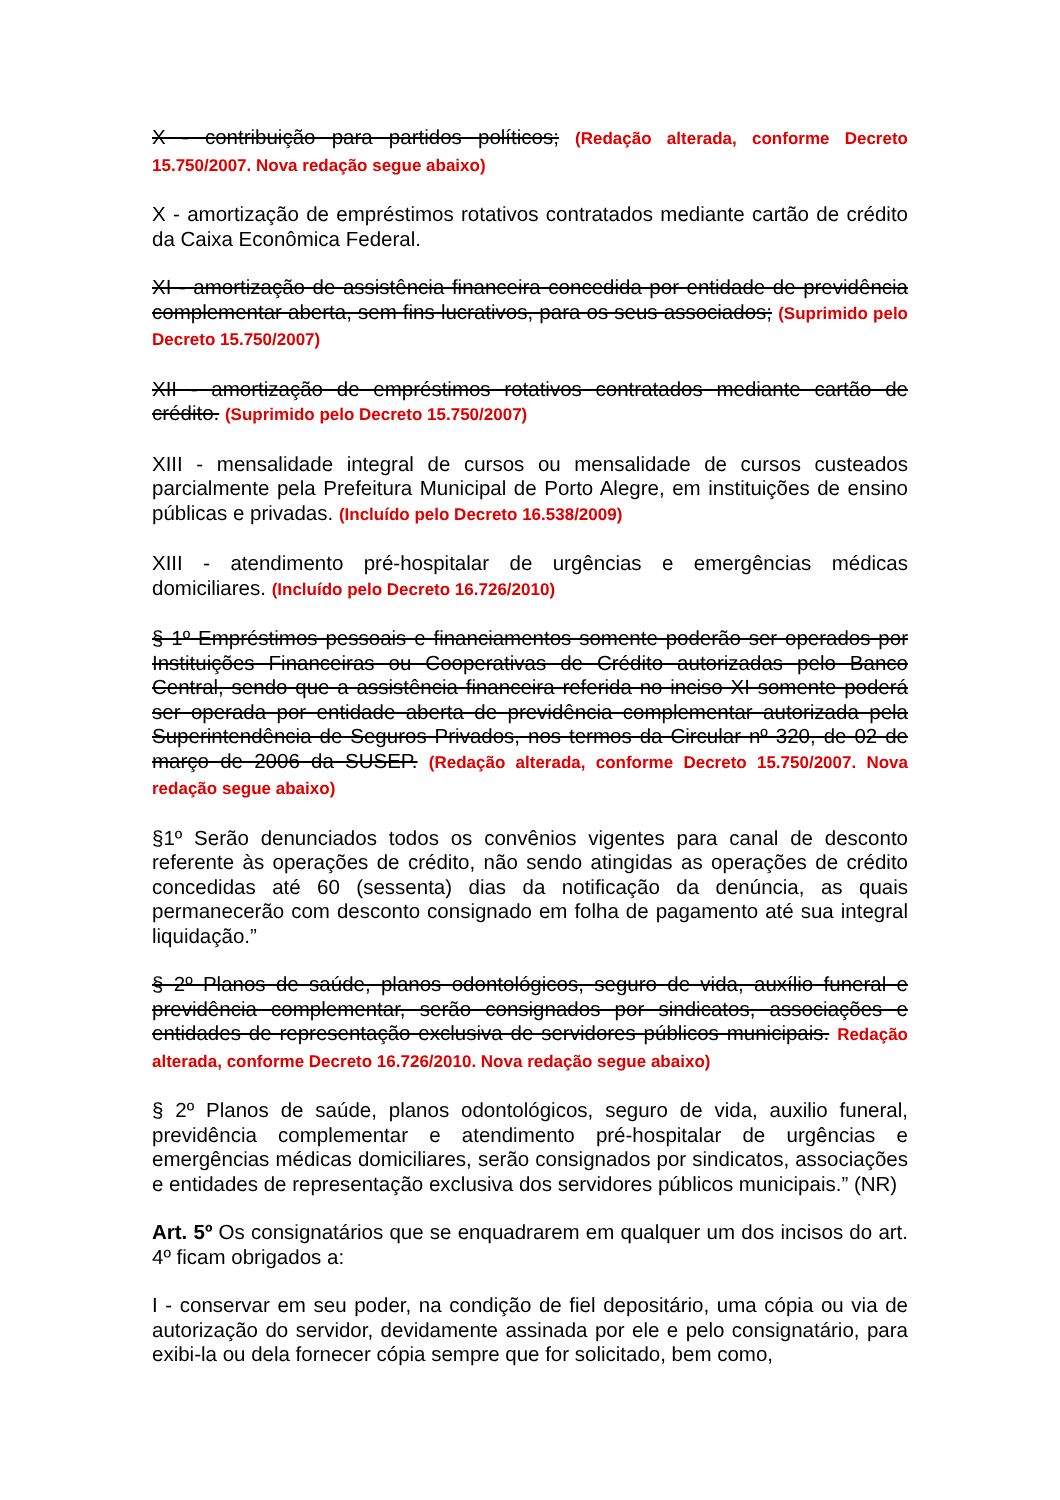X - contribuição para partidos políticos; (Redação alterada, conforme Decreto 15.750/2007. Nova redação segue abaixo)
X - amortização de empréstimos rotativos contratados mediante cartão de crédito da Caixa Econômica Federal.
XI - amortização de assistência financeira concedida por entidade de previdência complementar aberta, sem fins lucrativos, para os seus associados; (Suprimido pelo Decreto 15.750/2007)
XII - amortização de empréstimos rotativos contratados mediante cartão de crédito. (Suprimido pelo Decreto 15.750/2007)
XIII - mensalidade integral de cursos ou mensalidade de cursos custeados parcialmente pela Prefeitura Municipal de Porto Alegre, em instituições de ensino públicas e privadas. (Incluído pelo Decreto 16.538/2009)
XIII - atendimento pré-hospitalar de urgências e emergências médicas domiciliares. (Incluído pelo Decreto 16.726/2010)
§ 1º Empréstimos pessoais e financiamentos somente poderão ser operados por Instituições Financeiras ou Cooperativas de Crédito autorizadas pelo Banco Central, sendo que a assistência financeira referida no inciso XI somente poderá ser operada por entidade aberta de previdência complementar autorizada pela Superintendência de Seguros Privados, nos termos da Circular nº 320, de 02 de março de 2006 da SUSEP. (Redação alterada, conforme Decreto 15.750/2007. Nova redação segue abaixo)
§1º Serão denunciados todos os convênios vigentes para canal de desconto referente às operações de crédito, não sendo atingidas as operações de crédito concedidas até 60 (sessenta) dias da notificação da denúncia, as quais permanecerão com desconto consignado em folha de pagamento até sua integral liquidação.”
§ 2º Planos de saúde, planos odontológicos, seguro de vida, auxílio funeral e previdência complementar, serão consignados por sindicatos, associações e entidades de representação exclusiva de servidores públicos municipais. Redação alterada, conforme Decreto 16.726/2010. Nova redação segue abaixo)
§ 2º Planos de saúde, planos odontológicos, seguro de vida, auxilio funeral, previdência complementar e atendimento pré-hospitalar de urgências e emergências médicas domiciliares, serão consignados por sindicatos, associações e entidades de representação exclusiva dos servidores públicos municipais.” (NR)
Art. 5º Os consignatários que se enquadrarem em qualquer um dos incisos do art. 4º ficam obrigados a:
I - conservar em seu poder, na condição de fiel depositário, uma cópia ou via de autorização do servidor, devidamente assinada por ele e pelo consignatário, para exibi-la ou dela fornecer cópia sempre que for solicitado, bem como,